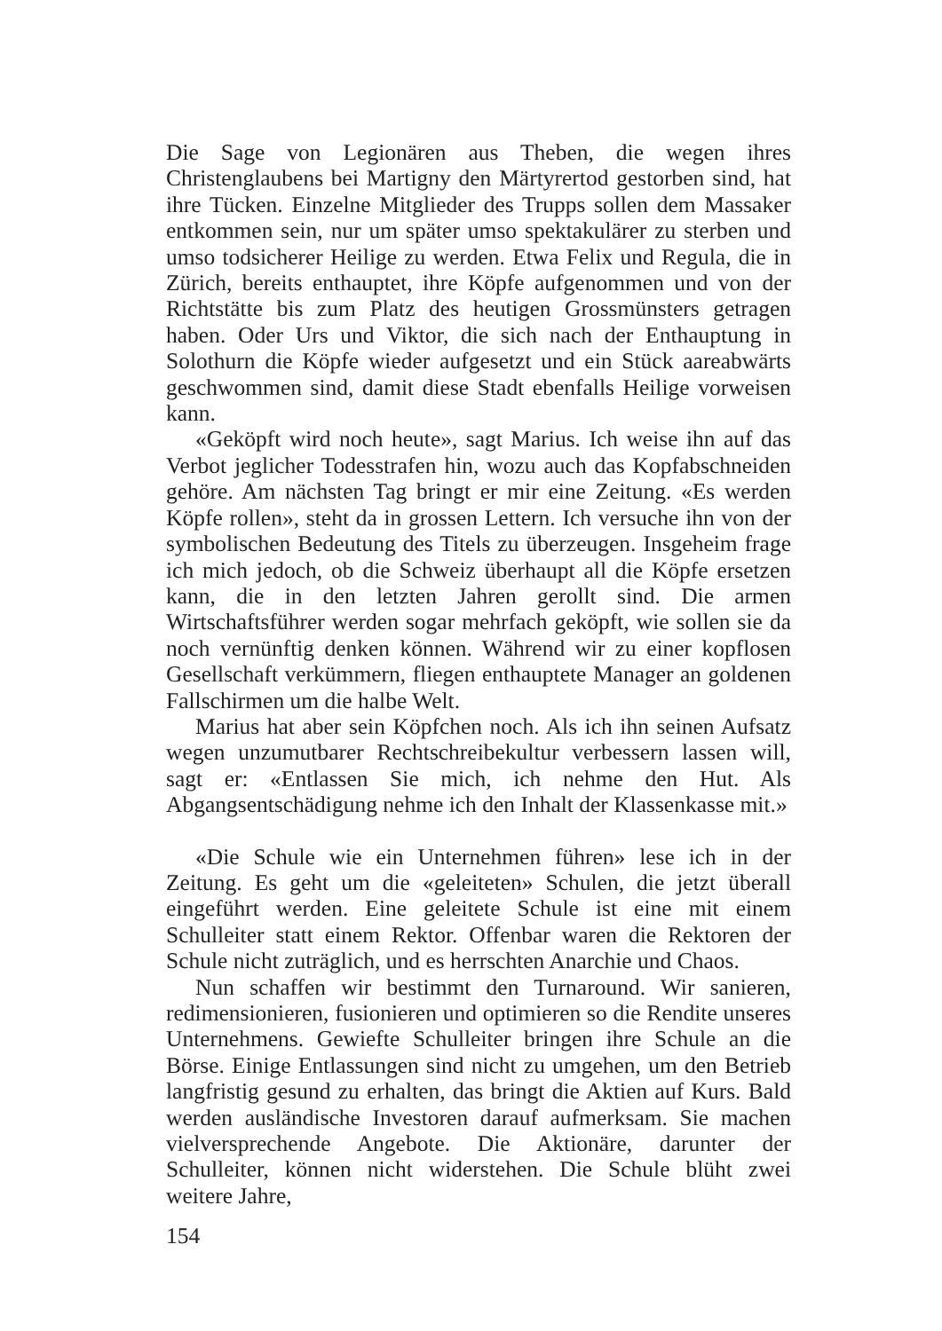Die Sage von Legionären aus Theben, die wegen ihres Christen­glaubens bei Martigny den Märtyrertod gestorben sind, hat ihre Tücken. Einzelne Mitglieder des Trupps sollen dem Massaker ent­kommen sein, nur um später umso spektakulärer zu sterben und um­so todsicherer Heilige zu werden. Etwa Felix und Regula, die in Zürich, bereits enthauptet, ihre Köpfe aufgenommen und von der Richtstätte bis zum Platz des heutigen Grossmünsters getragen ha­ben. Oder Urs und Viktor, die sich nach der Enthauptung in Solo­thurn die Köpfe wieder aufgesetzt und ein Stück aareabwärts ge­schwommen sind, damit diese Stadt ebenfalls Heilige vorweisen kann.
«Geköpft wird noch heute», sagt Marius. Ich weise ihn auf das Verbot jeglicher Todesstrafen hin, wozu auch das Kopfabschneiden gehöre. Am nächsten Tag bringt er mir eine Zeitung. «Es werden Köpfe rollen», steht da in grossen Lettern. Ich versuche ihn von der symbolischen Bedeutung des Titels zu überzeugen. Insgeheim frage ich mich jedoch, ob die Schweiz überhaupt all die Köpfe ersetzen kann, die in den letzten Jahren gerollt sind. Die armen Wirtschafts­führer werden sogar mehrfach geköpft, wie sollen sie da noch vernünftig denken können. Während wir zu einer kopflosen Gesell­schaft verkümmern, fliegen enthauptete Manager an goldenen Fall­schirmen um die halbe Welt.
Marius hat aber sein Köpfchen noch. Als ich ihn seinen Aufsatz wegen unzumutbarer Rechtschreibekultur verbessern lassen will, sagt er: «Entlassen Sie mich, ich nehme den Hut. Als Abgangsent­schädigung nehme ich den Inhalt der Klassenkasse mit.»
«Die Schule wie ein Unternehmen führen» lese ich in der Zei­tung. Es geht um die «geleiteten» Schulen, die jetzt überall einge­führt werden. Eine geleitete Schule ist eine mit einem Schulleiter statt einem Rektor. Offenbar waren die Rektoren der Schule nicht zuträglich, und es herrschten Anarchie und Chaos.
Nun schaffen wir bestimmt den Turnaround. Wir sanieren, redi­mensionieren, fusionieren und optimieren so die Rendite unseres Unternehmens. Gewiefte Schulleiter bringen ihre Schule an die Börse. Einige Entlassungen sind nicht zu umgehen, um den Betrieb langfristig gesund zu erhalten, das bringt die Aktien auf Kurs. Bald werden ausländische Investoren darauf aufmerksam. Sie machen vielversprechende Angebote. Die Aktionäre, darunter der Schullei­ter, können nicht widerstehen. Die Schule blüht zwei weitere Jahre,
154